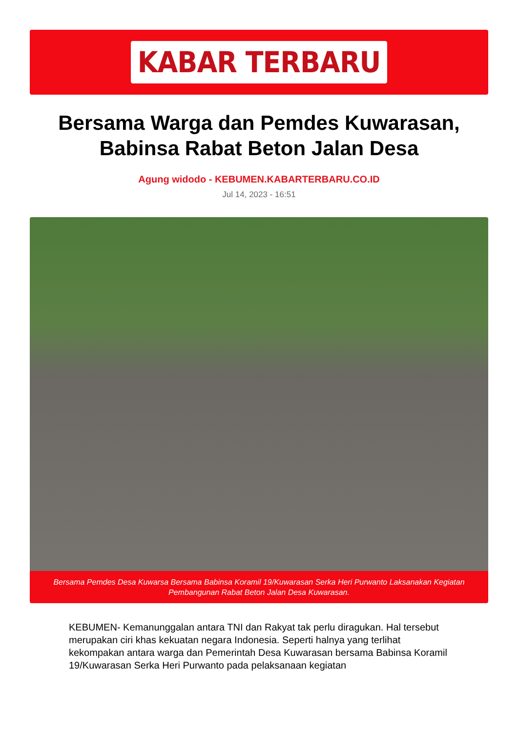KABAR TERBARU
Bersama Warga dan Pemdes Kuwarasan,
Babinsa Rabat Beton Jalan Desa
Agung widodo - KEBUMEN.KABARTERBARU.CO.ID
Jul 14, 2023 - 16:51
Bersama Pemdes Desa Kuwarsa Bersama Babinsa Koramil 19/Kuwarasan Serka Heri Purwanto Laksanakan Kegiatan Pembangunan Rabat Beton Jalan Desa Kuwarasan.
KEBUMEN- Kemanunggalan antara TNI dan Rakyat tak perlu diragukan. Hal tersebut merupakan ciri khas kekuatan negara Indonesia. Seperti halnya yang terlihat kekompakan antara warga dan Pemerintah Desa Kuwarasan bersama Babinsa Koramil 19/Kuwarasan Serka Heri Purwanto pada pelaksanaan kegiatan